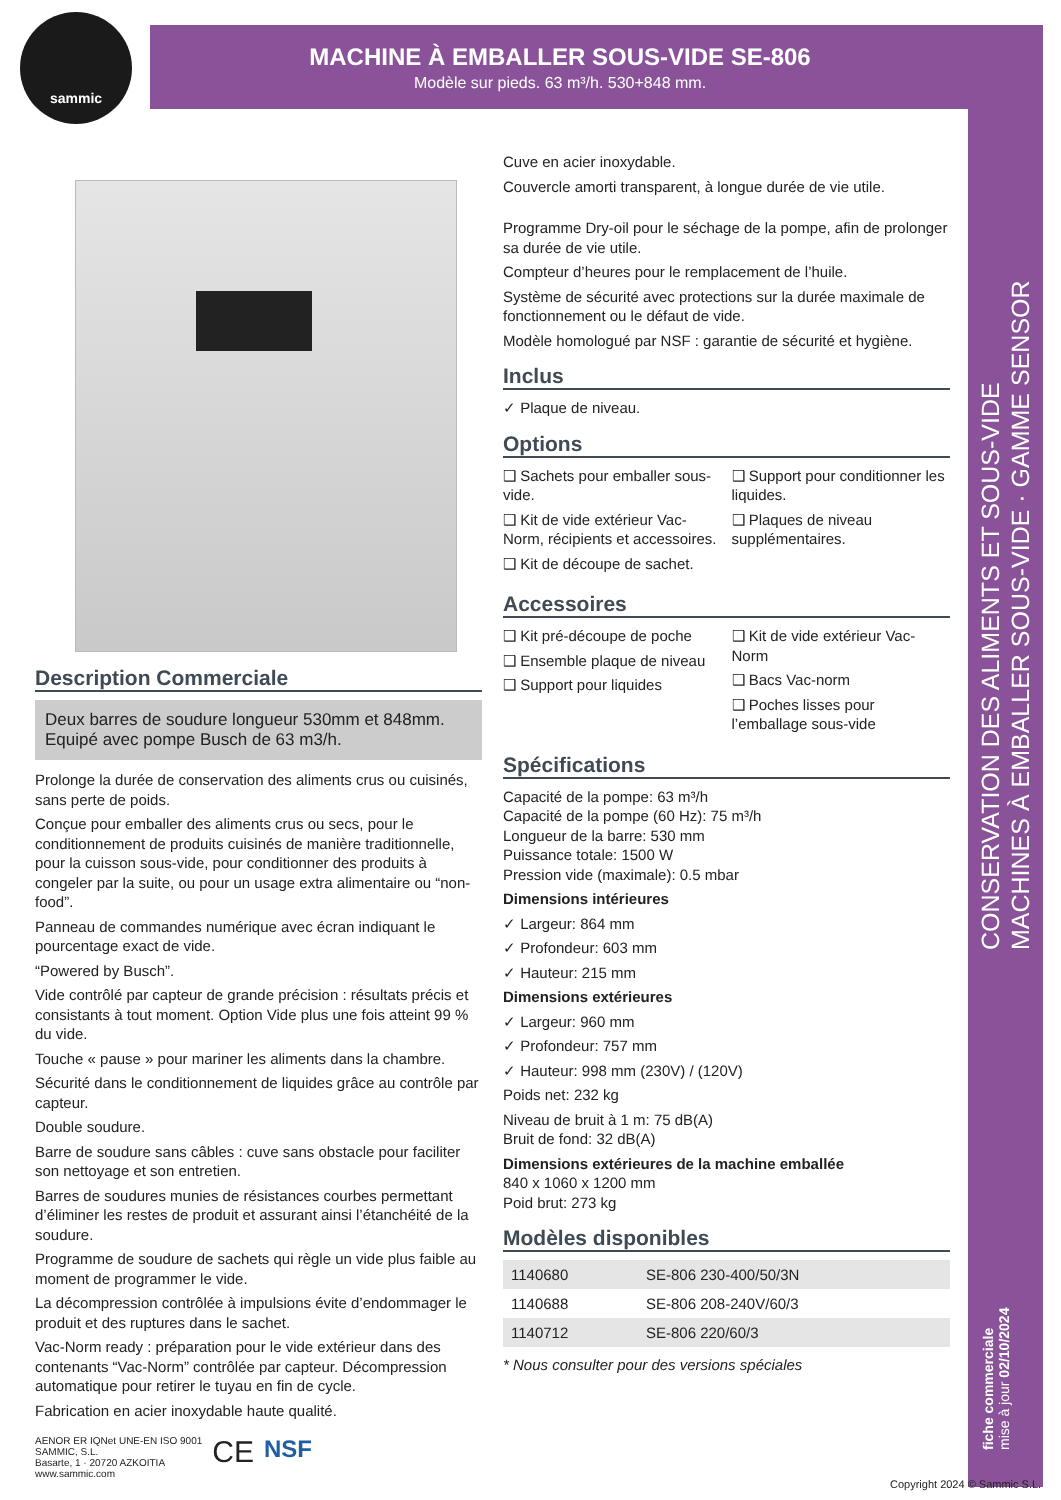sammic
MACHINE À EMBALLER SOUS-VIDE SE-806
Modèle sur pieds. 63 m³/h. 530+848 mm.
CONSERVATION DES ALIMENTS ET SOUS-VIDE
MACHINES À EMBALLER SOUS-VIDE · GAMME SENSOR
fiche commerciale
mise à jour 02/10/2024
Description Commerciale
Deux barres de soudure longueur 530mm et 848mm.
Equipé avec pompe Busch de 63 m3/h.
Prolonge la durée de conservation des aliments crus ou cuisinés, sans perte de poids.
Conçue pour emballer des aliments crus ou secs, pour le conditionnement de produits cuisinés de manière traditionnelle, pour la cuisson sous-vide, pour conditionner des produits à congeler par la suite, ou pour un usage extra alimentaire ou “non-food”.
Panneau de commandes numérique avec écran indiquant le pourcentage exact de vide.
“Powered by Busch”.
Vide contrôlé par capteur de grande précision : résultats précis et consistants à tout moment. Option Vide plus une fois atteint 99 % du vide.
Touche « pause » pour mariner les aliments dans la chambre.
Sécurité dans le conditionnement de liquides grâce au contrôle par capteur.
Double soudure.
Barre de soudure sans câbles : cuve sans obstacle pour faciliter son nettoyage et son entretien.
Barres de soudures munies de résistances courbes permettant d’éliminer les restes de produit et assurant ainsi l’étanchéité de la soudure.
Programme de soudure de sachets qui règle un vide plus faible au moment de programmer le vide.
La décompression contrôlée à impulsions évite d’endommager le produit et des ruptures dans le sachet.
Vac-Norm ready : préparation pour le vide extérieur dans des contenants “Vac-Norm” contrôlée par capteur. Décompression automatique pour retirer le tuyau en fin de cycle.
Fabrication en acier inoxydable haute qualité.
AENOR ER IQNet UNE-EN ISO 9001
SAMMIC, S.L.
Basarte, 1 · 20720 AZKOITIA
www.sammic.com
CE
NSF
Cuve en acier inoxydable.
Couvercle amorti transparent, à longue durée de vie utile.
Programme Dry-oil pour le séchage de la pompe, afin de prolonger sa durée de vie utile.
Compteur d’heures pour le remplacement de l’huile.
Système de sécurité avec protections sur la durée maximale de fonctionnement ou le défaut de vide.
Modèle homologué par NSF : garantie de sécurité et hygiène.
Inclus
✓ Plaque de niveau.
Options
❑ Sachets pour emballer sous-vide.
❑ Kit de vide extérieur Vac-Norm, récipients et accessoires.
❑ Kit de découpe de sachet.
❑ Support pour conditionner les liquides.
❑ Plaques de niveau supplémentaires.
Accessoires
❑ Kit pré-découpe de poche
❑ Ensemble plaque de niveau
❑ Support pour liquides
❑ Kit de vide extérieur Vac-Norm
❑ Bacs Vac-norm
❑ Poches lisses pour l’emballage sous-vide
Spécifications
Capacité de la pompe: 63 m³/h
Capacité de la pompe (60 Hz): 75 m³/h
Longueur de la barre: 530 mm
Puissance totale: 1500 W
Pression vide (maximale): 0.5 mbar
Dimensions intérieures
✓ Largeur: 864 mm
✓ Profondeur: 603 mm
✓ Hauteur: 215 mm
Dimensions extérieures
✓ Largeur: 960 mm
✓ Profondeur: 757 mm
✓ Hauteur: 998 mm (230V) / (120V)
Poids net: 232 kg
Niveau de bruit à 1 m: 75 dB(A)
Bruit de fond: 32 dB(A)
Dimensions extérieures de la machine emballée
840 x 1060 x 1200 mm
Poid brut: 273 kg
Modèles disponibles
| 1140680 | SE-806 230-400/50/3N |
| 1140688 | SE-806 208-240V/60/3 |
| 1140712 | SE-806 220/60/3 |
* Nous consulter pour des versions spéciales
Copyright 2024 © Sammic S.L.